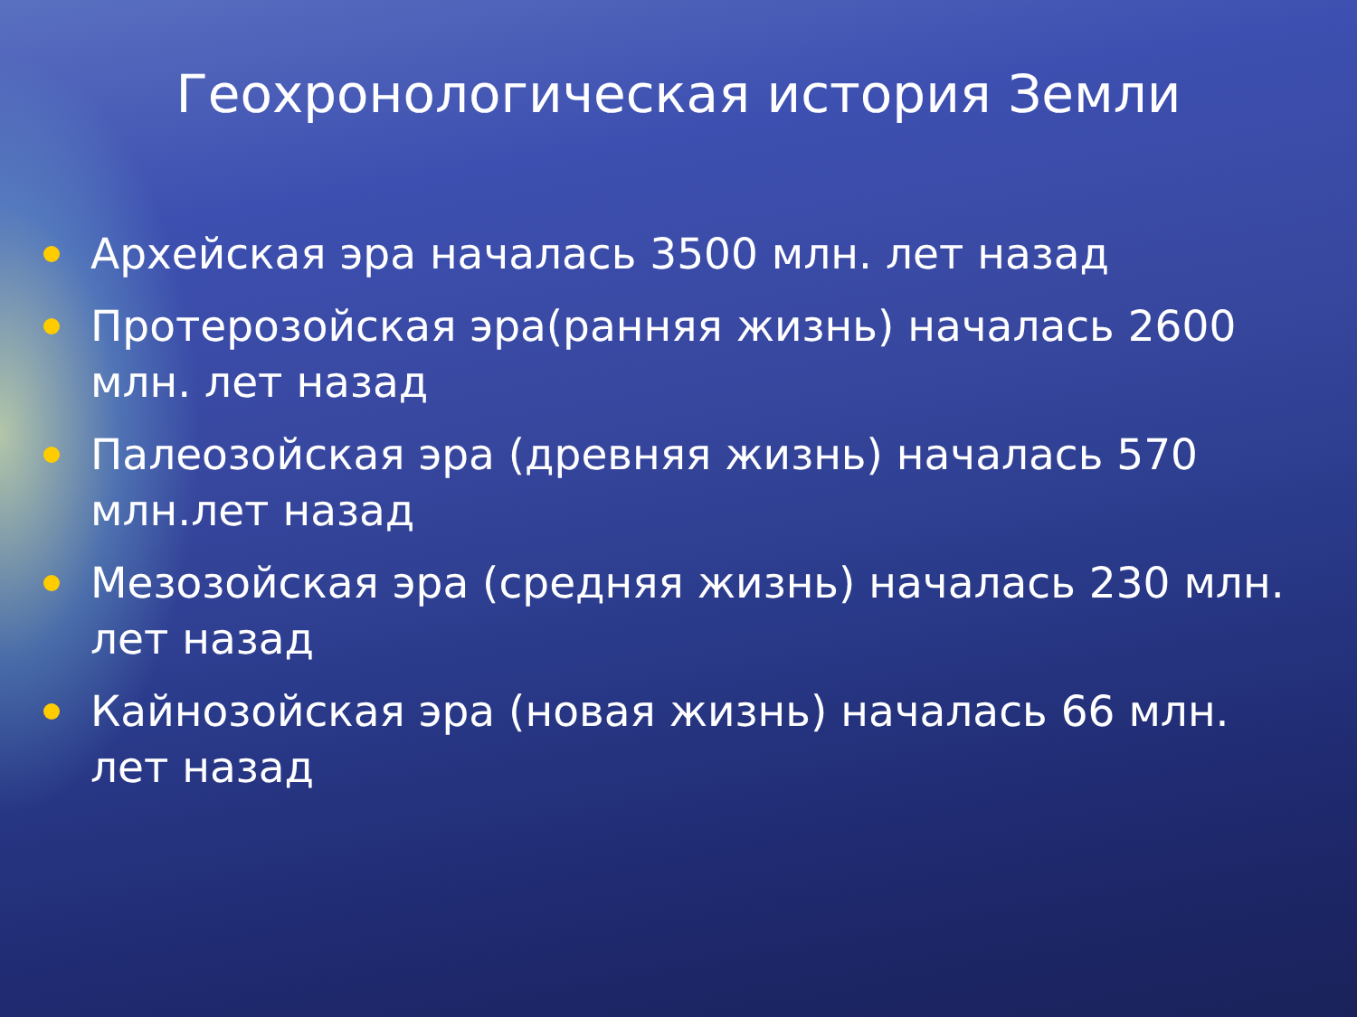Геохронологическая история Земли
Архейская эра началась 3500 млн. лет назад
Протерозойская эра(ранняя жизнь) началась 2600 млн. лет назад
Палеозойская эра (древняя жизнь) началась 570 млн.лет назад
Мезозойская эра (средняя жизнь) началась 230 млн. лет назад
Кайнозойская эра (новая жизнь) началась 66 млн. лет назад